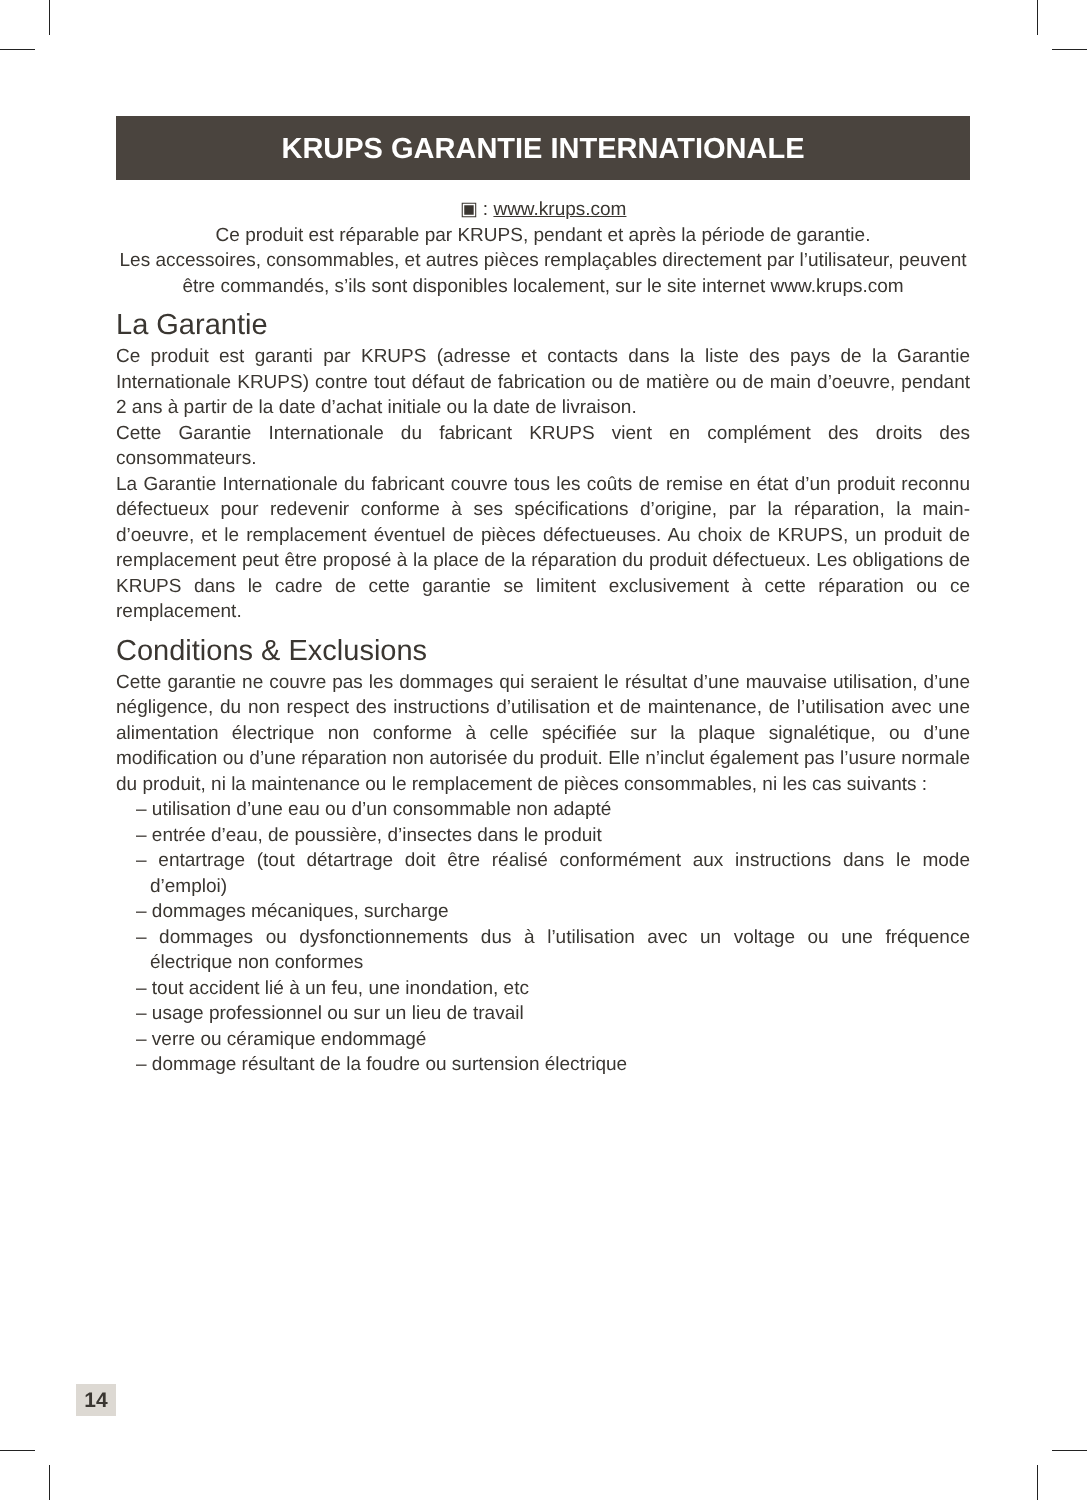KRUPS GARANTIE INTERNATIONALE
▣ : www.krups.com
Ce produit est réparable par KRUPS, pendant et après la période de garantie.
Les accessoires, consommables, et autres pièces remplaçables directement par l’utilisateur, peuvent être commandés, s’ils sont disponibles localement, sur le site internet www.krups.com
La Garantie
Ce produit est garanti par KRUPS (adresse et contacts dans la liste des pays de la Garantie Internationale KRUPS) contre tout défaut de fabrication ou de matière ou de main d’oeuvre, pendant 2 ans à partir de la date d’achat initiale ou la date de livraison.
Cette Garantie Internationale du fabricant KRUPS vient en complément des droits des consommateurs.
La Garantie Internationale du fabricant couvre tous les coûts de remise en état d’un produit reconnu défectueux pour redevenir conforme à ses spécifications d’origine, par la réparation, la main-d’oeuvre, et le remplacement éventuel de pièces défectueuses. Au choix de KRUPS, un produit de remplacement peut être proposé à la place de la réparation du produit défectueux. Les obligations de KRUPS dans le cadre de cette garantie se limitent exclusivement à cette réparation ou ce remplacement.
Conditions & Exclusions
Cette garantie ne couvre pas les dommages qui seraient le résultat d’une mauvaise utilisation, d’une négligence, du non respect des instructions d’utilisation et de maintenance, de l’utilisation avec une alimentation électrique non conforme à celle spécifiée sur la plaque signalétique, ou d’une modification ou d’une réparation non autorisée du produit. Elle n’inclut également pas l’usure normale du produit, ni la maintenance ou le remplacement de pièces consommables, ni les cas suivants :
– utilisation d’une eau ou d’un consommable non adapté
– entrée d’eau, de poussière, d’insectes dans le produit
– entartrage (tout détartrage doit être réalisé conformément aux instructions dans le mode d’emploi)
– dommages mécaniques, surcharge
– dommages ou dysfonctionnements dus à l’utilisation avec un voltage ou une fréquence électrique non conformes
– tout accident lié à un feu, une inondation, etc
– usage professionnel ou sur un lieu de travail
– verre ou céramique endommagé
– dommage résultant de la foudre ou surtension électrique
14